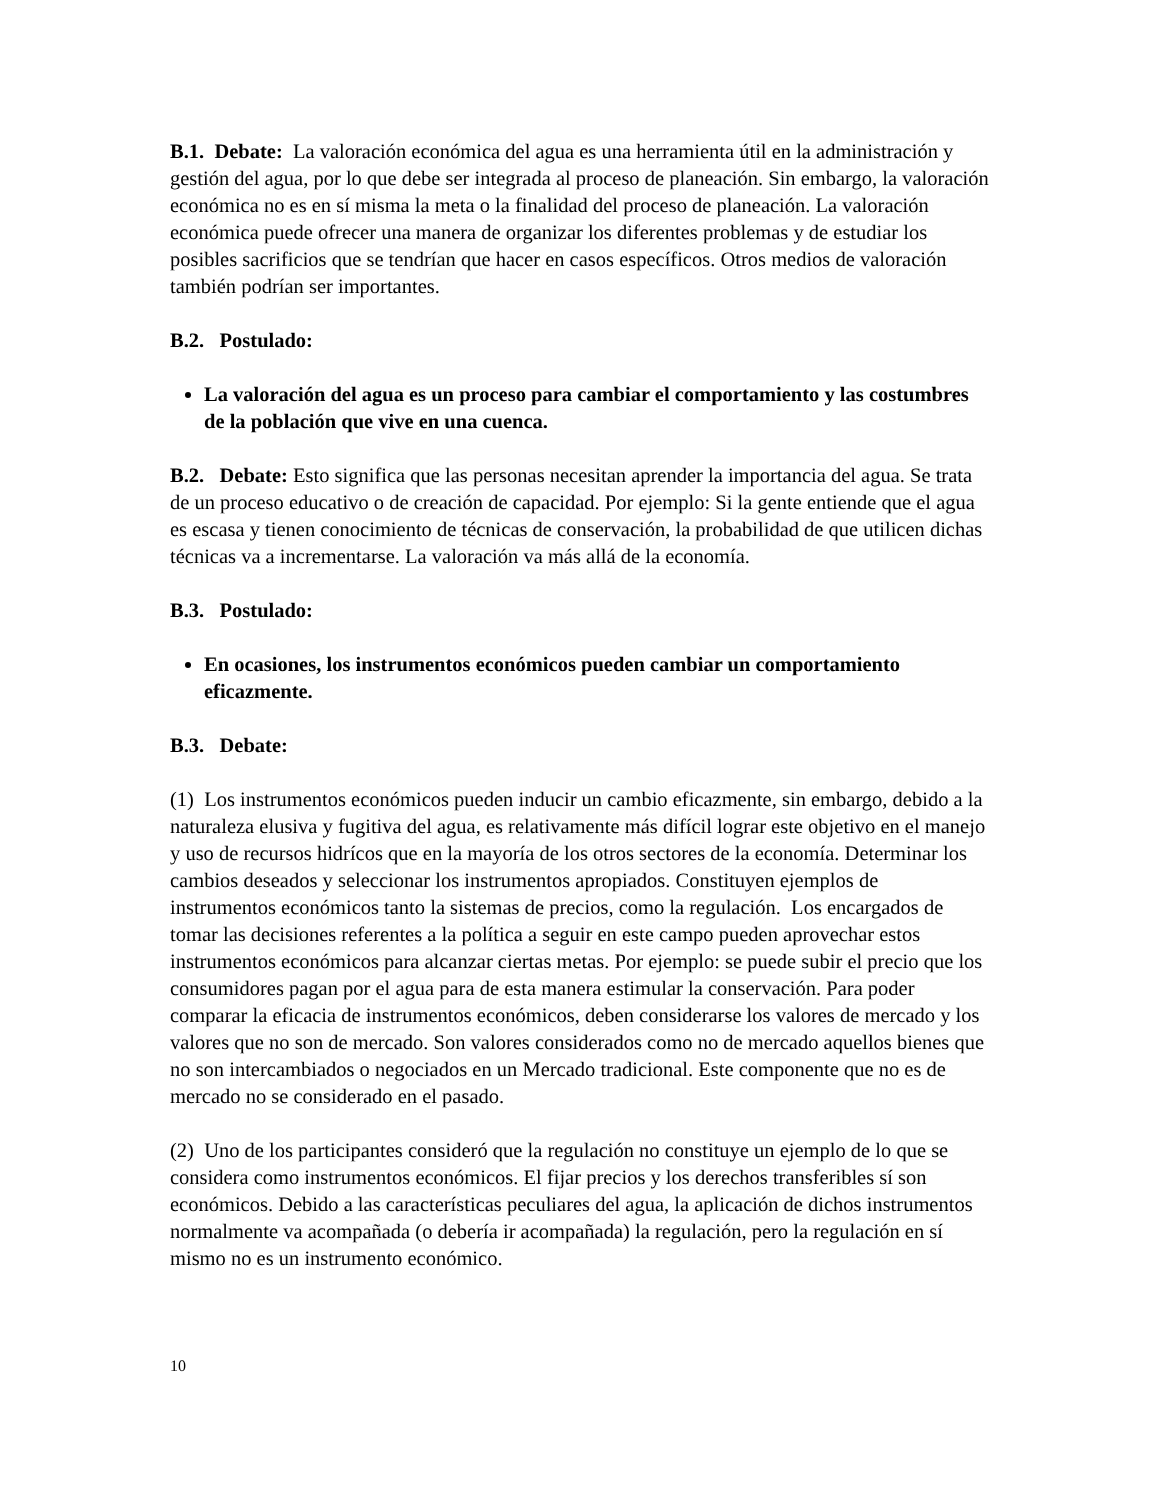B.1. Debate: La valoración económica del agua es una herramienta útil en la administración y gestión del agua, por lo que debe ser integrada al proceso de planeación. Sin embargo, la valoración económica no es en sí misma la meta o la finalidad del proceso de planeación. La valoración económica puede ofrecer una manera de organizar los diferentes problemas y de estudiar los posibles sacrificios que se tendrían que hacer en casos específicos. Otros medios de valoración también podrían ser importantes.
B.2. Postulado:
La valoración del agua es un proceso para cambiar el comportamiento y las costumbres de la población que vive en una cuenca.
B.2. Debate: Esto significa que las personas necesitan aprender la importancia del agua. Se trata de un proceso educativo o de creación de capacidad. Por ejemplo: Si la gente entiende que el agua es escasa y tienen conocimiento de técnicas de conservación, la probabilidad de que utilicen dichas técnicas va a incrementarse. La valoración va más allá de la economía.
B.3. Postulado:
En ocasiones, los instrumentos económicos pueden cambiar un comportamiento eficazmente.
B.3. Debate:
(1) Los instrumentos económicos pueden inducir un cambio eficazmente, sin embargo, debido a la naturaleza elusiva y fugitiva del agua, es relativamente más difícil lograr este objetivo en el manejo y uso de recursos hidrícos que en la mayoría de los otros sectores de la economía. Determinar los cambios deseados y seleccionar los instrumentos apropiados. Constituyen ejemplos de instrumentos económicos tanto la sistemas de precios, como la regulación. Los encargados de tomar las decisiones referentes a la política a seguir en este campo pueden aprovechar estos instrumentos económicos para alcanzar ciertas metas. Por ejemplo: se puede subir el precio que los consumidores pagan por el agua para de esta manera estimular la conservación. Para poder comparar la eficacia de instrumentos económicos, deben considerarse los valores de mercado y los valores que no son de mercado. Son valores considerados como no de mercado aquellos bienes que no son intercambiados o negociados en un Mercado tradicional. Este componente que no es de mercado no se considerado en el pasado.
(2) Uno de los participantes consideró que la regulación no constituye un ejemplo de lo que se considera como instrumentos económicos. El fijar precios y los derechos transferibles sí son económicos. Debido a las características peculiares del agua, la aplicación de dichos instrumentos normalmente va acompañada (o debería ir acompañada) la regulación, pero la regulación en sí mismo no es un instrumento económico.
10